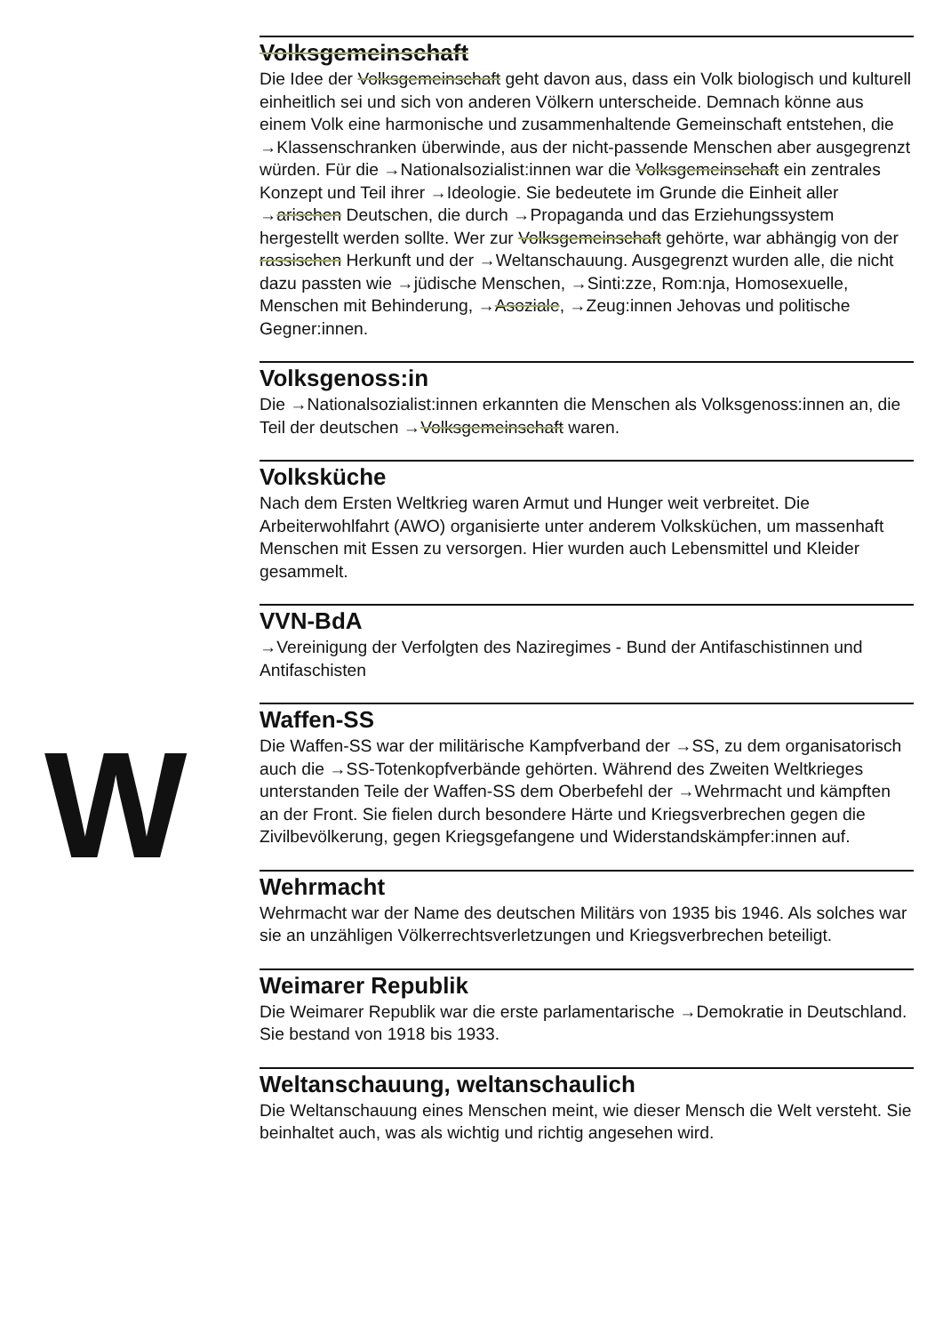Volksgemeinschaft
Die Idee der Volksgemeinschaft geht davon aus, dass ein Volk biologisch und kulturell einheitlich sei und sich von anderen Völkern unterscheide. Demnach könne aus einem Volk eine harmonische und zusammenhaltende Gemeinschaft entstehen, die →Klassenschranken überwinde, aus der nicht-passende Menschen aber ausgegrenzt würden. Für die →National­sozialist:innen war die Volksgemeinschaft ein zentrales Konzept und Teil ihrer →Ideologie. Sie bedeutete im Grunde die Einheit aller →arischen Deutschen, die durch →Propaganda und das Erziehungssystem hergestellt werden sollte. Wer zur Volksgemeinschaft gehörte, war abhängig von der rassischen Herkunft und der →Weltanschauung. Ausgegrenzt wurden alle, die nicht dazu passten wie →jüdische Menschen, →Sinti:zze, Rom:nja, Homosexuelle, Menschen mit Behinderung, →Asoziale, →Zeug:innen Jehovas und politische Gegner:innen.
Volksgenoss:in
Die →Nationalsozialist:innen erkannten die Menschen als Volks­genoss:innen an, die Teil der deutschen →Volksgemeinschaft waren.
Volksküche
Nach dem Ersten Weltkrieg waren Armut und Hunger weit verbreitet. Die Arbeiterwohlfahrt (AWO) organisierte unter anderem Volksküchen, um massenhaft Menschen mit Essen zu versorgen. Hier wurden auch Lebens­mittel und Kleider gesammelt.
VVN-BdA
→Vereinigung der Verfolgten des Naziregimes - Bund der Antifaschistinnen und Antifaschisten
Waffen-SS
Die Waffen-SS war der militärische Kampfverband der →SS, zu dem organisatorisch auch die →SS-Totenkopfverbände gehörten. Während des Zweiten Weltkrieges unterstanden Teile der Waffen-SS dem Oberbefehl der →Wehrmacht und kämpften an der Front. Sie fielen durch besondere Härte und Kriegsverbrechen gegen die Zivilbevölkerung, gegen Kriegsgefangene und Widerstandskämpfer:innen auf.
Wehrmacht
Wehrmacht war der Name des deutschen Militärs von 1935 bis 1946. Als solches war sie an unzähligen Völkerrechtsverletzungen und Kriegsver­brechen beteiligt.
Weimarer Republik
Die Weimarer Republik war die erste parlamentarische →Demokratie in Deutschland. Sie bestand von 1918 bis 1933.
Weltanschauung, weltanschaulich
Die Weltanschauung eines Menschen meint, wie dieser Mensch die Welt versteht. Sie beinhaltet auch, was als wichtig und richtig angesehen wird.
W